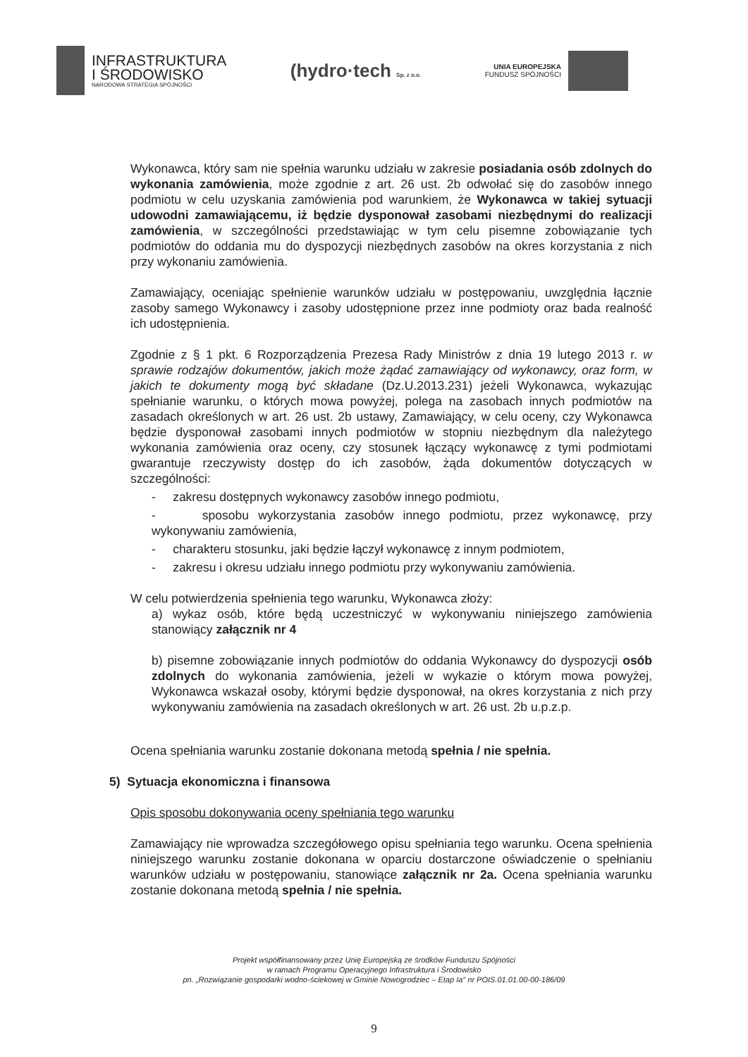INFRASTRUKTURA
I ŚRODOWISKO
NARODOWA STRATEGIA SPÓJNOŚCI
(hydro·tech Sp. z o.o.
UNIA EUROPEJSKA
FUNDUSZ SPÓJNOŚCI
Wykonawca, który sam nie spełnia warunku udziału w zakresie posiadania osób zdolnych do wykonania zamówienia, może zgodnie z art. 26 ust. 2b odwołać się do zasobów innego podmiotu w celu uzyskania zamówienia pod warunkiem, że Wykonawca w takiej sytuacji udowodni zamawiającemu, iż będzie dysponował zasobami niezbędnymi do realizacji zamówienia, w szczególności przedstawiając w tym celu pisemne zobowiązanie tych podmiotów do oddania mu do dyspozycji niezbędnych zasobów na okres korzystania z nich przy wykonaniu zamówienia.
Zamawiający, oceniając spełnienie warunków udziału w postępowaniu, uwzględnia łącznie zasoby samego Wykonawcy i zasoby udostępnione przez inne podmioty oraz bada realność ich udostępnienia.
Zgodnie z § 1 pkt. 6 Rozporządzenia Prezesa Rady Ministrów z dnia 19 lutego 2013 r. w sprawie rodzajów dokumentów, jakich może żądać zamawiający od wykonawcy, oraz form, w jakich te dokumenty mogą być składane (Dz.U.2013.231) jeżeli Wykonawca, wykazując spełnianie warunku, o których mowa powyżej, polega na zasobach innych podmiotów na zasadach określonych w art. 26 ust. 2b ustawy, Zamawiający, w celu oceny, czy Wykonawca będzie dysponował zasobami innych podmiotów w stopniu niezbędnym dla należytego wykonania zamówienia oraz oceny, czy stosunek łączący wykonawcę z tymi podmiotami gwarantuje rzeczywisty dostęp do ich zasobów, żąda dokumentów dotyczących w szczególności:
- zakresu dostępnych wykonawcy zasobów innego podmiotu,
- sposobu wykorzystania zasobów innego podmiotu, przez wykonawcę, przy wykonywaniu zamówienia,
- charakteru stosunku, jaki będzie łączył wykonawcę z innym podmiotem,
- zakresu i okresu udziału innego podmiotu przy wykonywaniu zamówienia.
W celu potwierdzenia spełnienia tego warunku, Wykonawca złoży:
a) wykaz osób, które będą uczestniczyć w wykonywaniu niniejszego zamówienia stanowiący załącznik nr 4
b) pisemne zobowiązanie innych podmiotów do oddania Wykonawcy do dyspozycji osób zdolnych do wykonania zamówienia, jeżeli w wykazie o którym mowa powyżej, Wykonawca wskazał osoby, którymi będzie dysponował, na okres korzystania z nich przy wykonywaniu zamówienia na zasadach określonych w art. 26 ust. 2b u.p.z.p.
Ocena spełniania warunku zostanie dokonana metodą spełnia / nie spełnia.
5) Sytuacja ekonomiczna i finansowa
Opis sposobu dokonywania oceny spełniania tego warunku
Zamawiający nie wprowadza szczegółowego opisu spełniania tego warunku. Ocena spełnienia niniejszego warunku zostanie dokonana w oparciu dostarczone oświadczenie o spełnianiu warunków udziału w postępowaniu, stanowiące załącznik nr 2a. Ocena spełniania warunku zostanie dokonana metodą spełnia / nie spełnia.
Projekt współfinansowany przez Unię Europejską ze środków Funduszu Spójności
w ramach Programu Operacyjnego Infrastruktura i Środowisko
pn. „Rozwiązanie gospodarki wodno-ściekowej w Gminie Nowogrodziec – Etap Ia" nr POIS.01.01.00-00-186/09
9